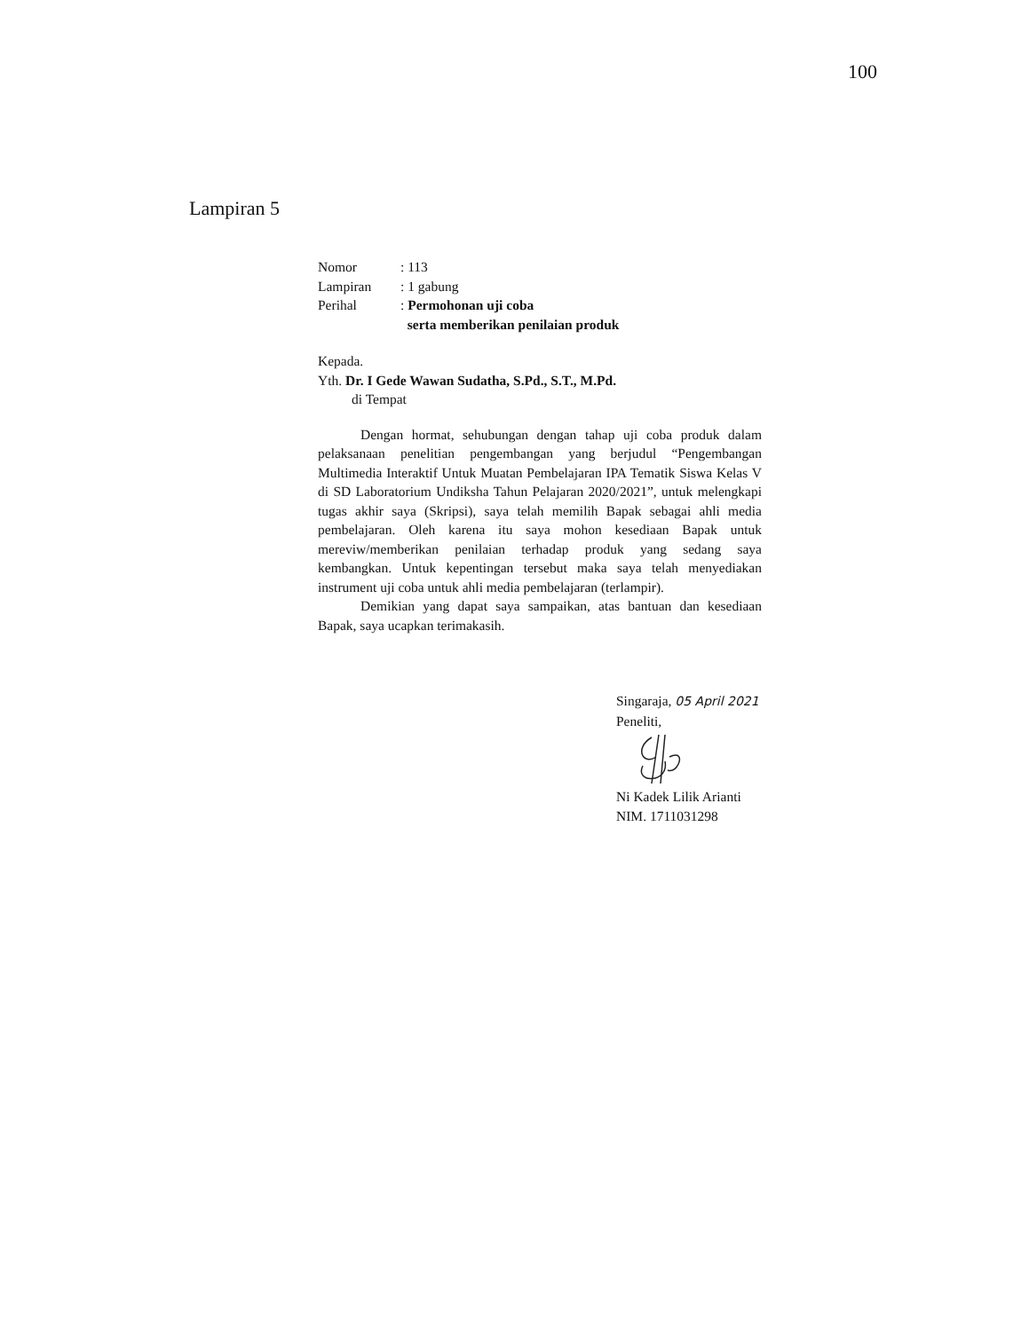100
Lampiran 5
| Nomor | : 113 |
| Lampiran | : 1 gabung |
| Perihal | : Permohonan uji coba serta memberikan penilaian produk |
Kepada.
Yth. Dr. I Gede Wawan Sudatha, S.Pd., S.T., M.Pd.
di Tempat
Dengan hormat, sehubungan dengan tahap uji coba produk dalam pelaksanaan penelitian pengembangan yang berjudul “Pengembangan Multimedia Interaktif Untuk Muatan Pembelajaran IPA Tematik Siswa Kelas V di SD Laboratorium Undiksha Tahun Pelajaran 2020/2021”, untuk melengkapi tugas akhir saya (Skripsi), saya telah memilih Bapak sebagai ahli media pembelajaran. Oleh karena itu saya mohon kesediaan Bapak untuk mereviw/memberikan penilaian terhadap produk yang sedang saya kembangkan. Untuk kepentingan tersebut maka saya telah menyediakan instrument uji coba untuk ahli media pembelajaran (terlampir).
Demikian yang dapat saya sampaikan, atas bantuan dan kesediaan Bapak, saya ucapkan terimakasih.
Singaraja, 05 April 2021
Peneliti,
Ni Kadek Lilik Arianti
NIM. 1711031298